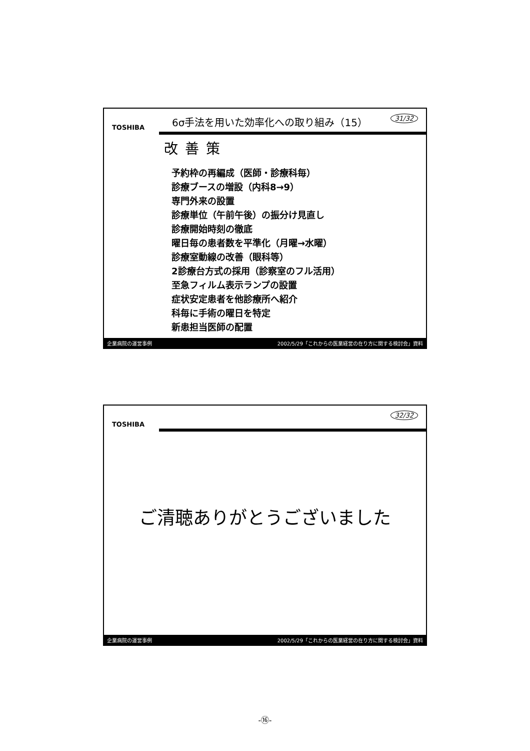TOSHIBA
6σ手法を用いた効率化への取り組み（15） 31/32
改善策
予約枠の再編成（医師・診療科毎）
診療ブースの増設（内科8→9）
専門外来の設置
診療単位（午前午後）の振分け見直し
診療開始時刻の徹底
曜日毎の患者数を平準化（月曜→水曜）
診療室動線の改善（眼科等）
2診療台方式の採用（診察室のフル活用）
至急フィルム表示ランプの設置
症状安定患者を他診療所へ紹介
科毎に手術の曜日を特定
新患担当医師の配置
企業病院の運営事例 2002/5/29「これからの医業経営の在り方に関する検討会」資料
TOSHIBA
32/32
ご清聴ありがとうございました
企業病院の運営事例 2002/5/29「これからの医業経営の在り方に関する検討会」資料
-⑯-